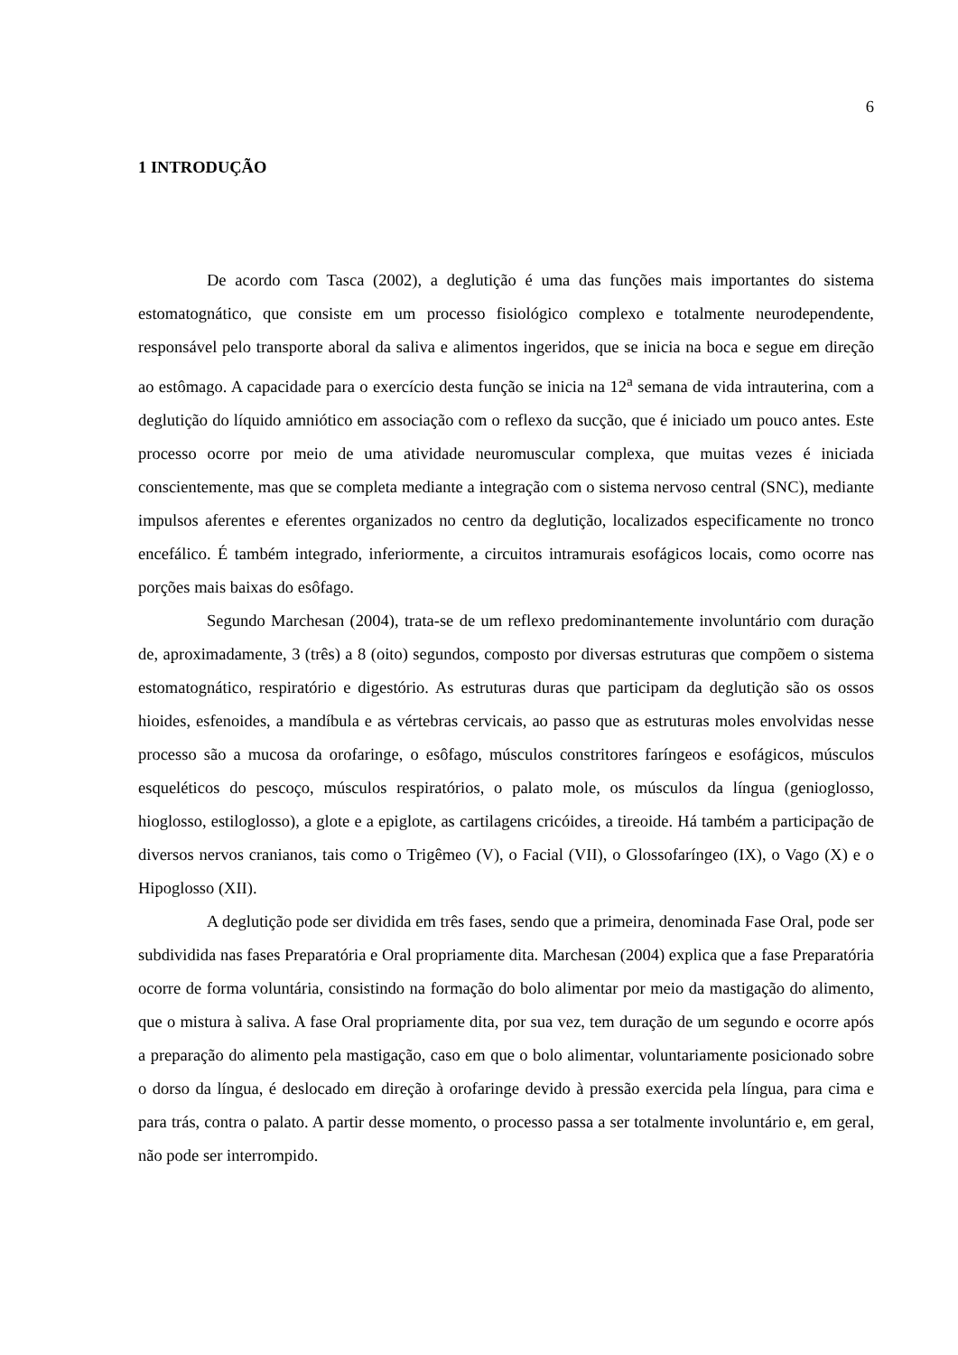6
1 INTRODUÇÃO
De acordo com Tasca (2002), a deglutição é uma das funções mais importantes do sistema estomatognático, que consiste em um processo fisiológico complexo e totalmente neurodependente, responsável pelo transporte aboral da saliva e alimentos ingeridos, que se inicia na boca e segue em direção ao estômago. A capacidade para o exercício desta função se inicia na 12<sup>a</sup> semana de vida intrauterina, com a deglutição do líquido amniótico em associação com o reflexo da sucção, que é iniciado um pouco antes. Este processo ocorre por meio de uma atividade neuromuscular complexa, que muitas vezes é iniciada conscientemente, mas que se completa mediante a integração com o sistema nervoso central (SNC), mediante impulsos aferentes e eferentes organizados no centro da deglutição, localizados especificamente no tronco encefálico. É também integrado, inferiormente, a circuitos intramurais esofágicos locais, como ocorre nas porções mais baixas do esôfago.
Segundo Marchesan (2004), trata-se de um reflexo predominantemente involuntário com duração de, aproximadamente, 3 (três) a 8 (oito) segundos, composto por diversas estruturas que compõem o sistema estomatognático, respiratório e digestório. As estruturas duras que participam da deglutição são os ossos hioides, esfenoides, a mandíbula e as vértebras cervicais, ao passo que as estruturas moles envolvidas nesse processo são a mucosa da orofaringe, o esôfago, músculos constritores faríngeos e esofágicos, músculos esqueléticos do pescoço, músculos respiratórios, o palato mole, os músculos da língua (genioglosso, hioglosso, estiloglosso), a glote e a epiglote, as cartilagens cricóides, a tireoide. Há também a participação de diversos nervos cranianos, tais como o Trigêmeo (V), o Facial (VII), o Glossofaríngeo (IX), o Vago (X) e o Hipoglosso (XII).
A deglutição pode ser dividida em três fases, sendo que a primeira, denominada Fase Oral, pode ser subdividida nas fases Preparatória e Oral propriamente dita. Marchesan (2004) explica que a fase Preparatória ocorre de forma voluntária, consistindo na formação do bolo alimentar por meio da mastigação do alimento, que o mistura à saliva. A fase Oral propriamente dita, por sua vez, tem duração de um segundo e ocorre após a preparação do alimento pela mastigação, caso em que o bolo alimentar, voluntariamente posicionado sobre o dorso da língua, é deslocado em direção à orofaringe devido à pressão exercida pela língua, para cima e para trás, contra o palato. A partir desse momento, o processo passa a ser totalmente involuntário e, em geral, não pode ser interrompido.